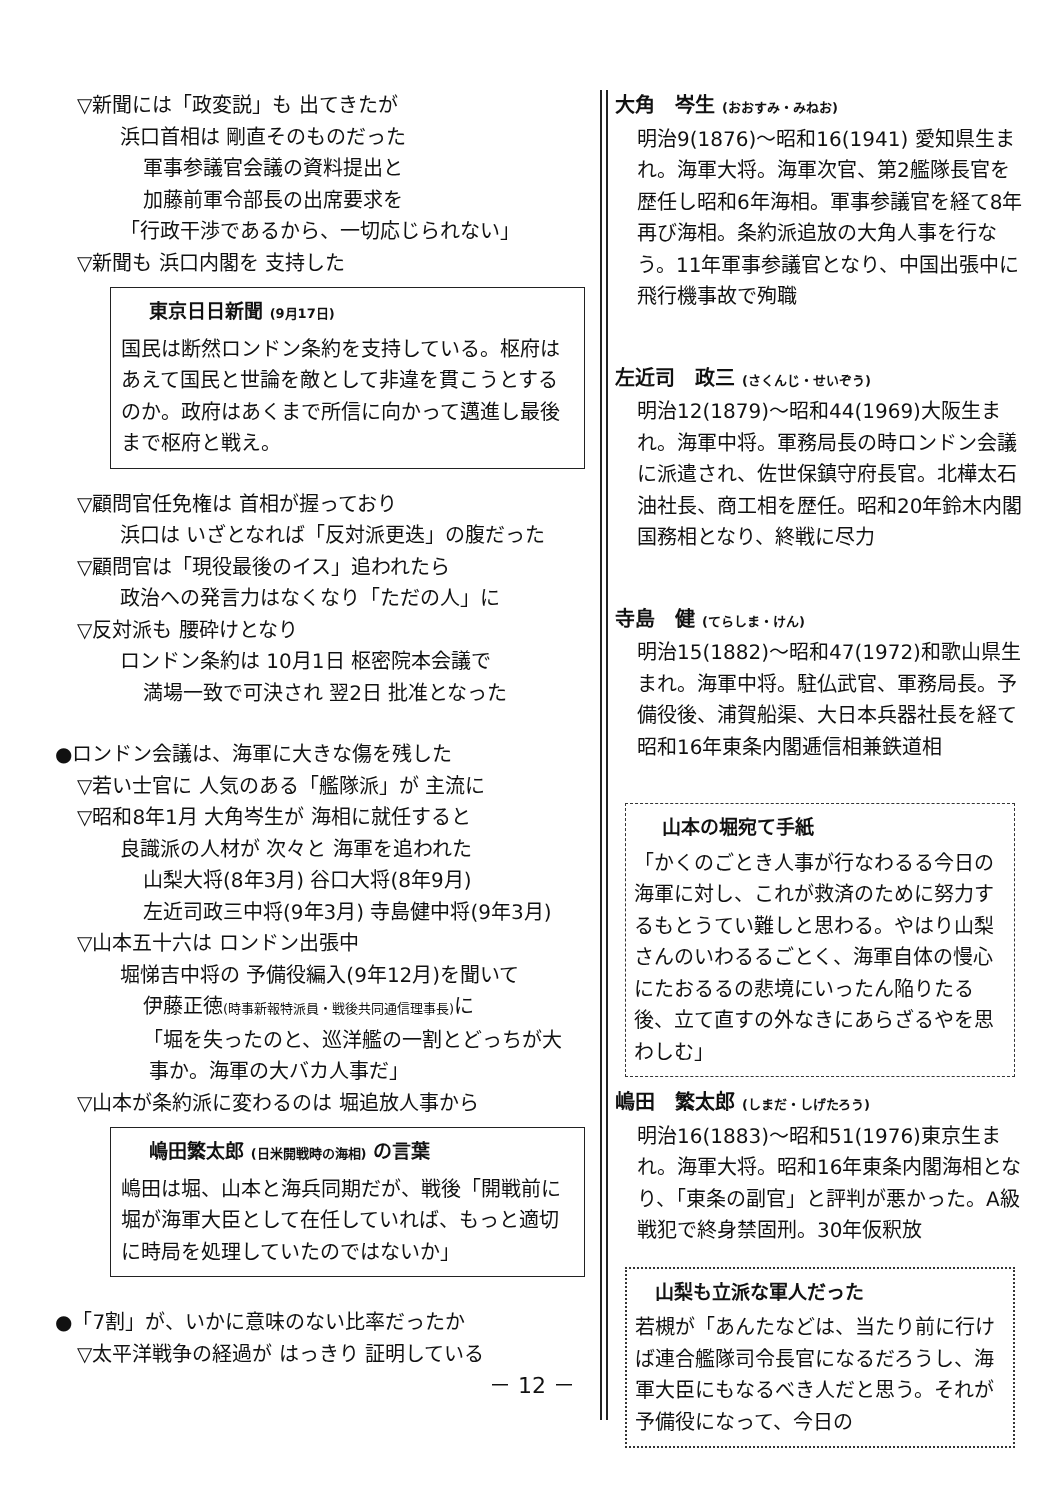▽新聞には「政変説」も 出てきたが
浜口首相は 剛直そのものだった
軍事参議官会議の資料提出と
加藤前軍令部長の出席要求を
「行政干渉であるから、一切応じられない」
▽新聞も 浜口内閣を 支持した
東京日日新聞 (9月17日)
国民は断然ロンドン条約を支持している。枢府はあえて国民と世論を敵として非違を貫こうとするのか。政府はあくまで所信に向かって邁進し最後まで枢府と戦え。
▽顧問官任免権は 首相が握っており
浜口は いざとなれば「反対派更迭」の腹だった
▽顧問官は「現役最後のイス」追われたら
政治への発言力はなくなり「ただの人」に
▽反対派も 腰砕けとなり
ロンドン条約は 10月1日 枢密院本会議で
満場一致で可決され 翌2日 批准となった
●ロンドン会議は、海軍に大きな傷を残した
▽若い士官に 人気のある「艦隊派」が 主流に
▽昭和8年1月 大角岑生が 海相に就任すると
良識派の人材が 次々と 海軍を追われた
山梨大将(8年3月) 谷口大将(8年9月)
左近司政三中将(9年3月) 寺島健中将(9年3月)
▽山本五十六は ロンドン出張中
堀悌吉中将の 予備役編入(9年12月)を聞いて
伊藤正徳(時事新報特派員・戦後共同通信理事長) に
「堀を失ったのと、巡洋艦の一割とどっちが大
事か。海軍の大バカ人事だ」
▽山本が条約派に変わるのは 堀追放人事から
嶋田繁太郎 (日米開戦時の海相) の言葉
嶋田は堀、山本と海兵同期だが、戦後「開戦前に堀が海軍大臣として在任していれば、もっと適切に時局を処理していたのではないか」
●「7割」が、いかに意味のない比率だったか
▽太平洋戦争の経過が はっきり 証明している
－ 12 －
大角　岑生 (おおすみ・みねお)
明治9(1876)～昭和16(1941) 愛知県生まれ。海軍大将。海軍次官、第2艦隊長官を歴任し昭和6年海相。軍事参議官を経て8年再び海相。条約派追放の大角人事を行なう。11年軍事参議官となり、中国出張中に飛行機事故で殉職
左近司　政三 (さくんじ・せいぞう)
明治12(1879)～昭和44(1969)大阪生まれ。海軍中将。軍務局長の時ロンドン会議に派遣され、佐世保鎮守府長官。北樺太石油社長、商工相を歴任。昭和20年鈴木内閣国務相となり、終戦に尽力
寺島　健 (てらしま・けん)
明治15(1882)～昭和47(1972)和歌山県生まれ。海軍中将。駐仏武官、軍務局長。予備役後、浦賀船渠、大日本兵器社長を経て昭和16年東条内閣逓信相兼鉄道相
山本の堀宛て手紙
「かくのごとき人事が行なわるる今日の海軍に対し、これが救済のために努力するもとうてい難しと思わる。やはり山梨さんのいわるるごとく、海軍自体の慢心にたおるるの悲境にいったん陥りたる後、立て直すの外なきにあらざるやを思わしむ」
嶋田　繁太郎 (しまだ・しげたろう)
明治16(1883)～昭和51(1976)東京生まれ。海軍大将。昭和16年東条内閣海相となり、「東条の副官」と評判が悪かった。A級戦犯で終身禁固刑。30年仮釈放
山梨も立派な軍人だった
若槻が「あんたなどは、当たり前に行けば連合艦隊司令長官になるだろうし、海軍大臣にもなるべき人だと思う。それが予備役になって、今日の